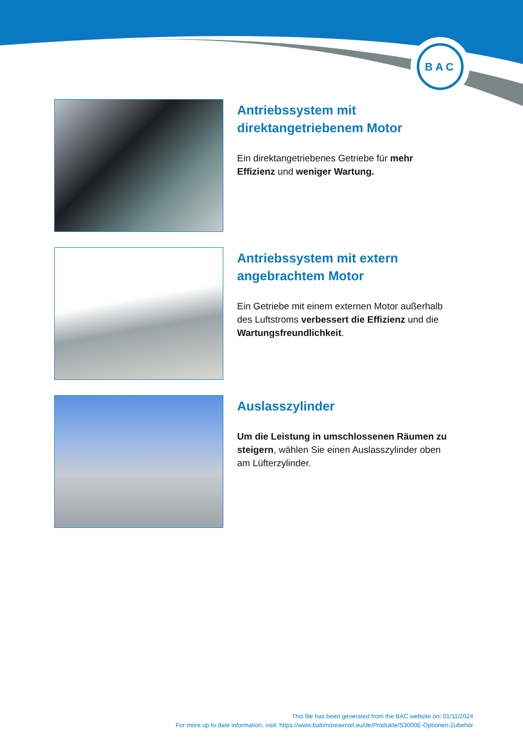B A C
Antriebssystem mit direktangetriebenem Motor
Ein direktangetriebenes Getriebe für mehr Effizienz und weniger Wartung.
Antriebssystem mit extern angebrachtem Motor
Ein Getriebe mit einem externen Motor außerhalb des Luftstroms verbessert die Effizienz und die Wartungsfreundlichkeit.
Auslasszylinder
Um die Leistung in umschlossenen Räumen zu steigern, wählen Sie einen Auslasszylinder oben am Lüfterzylinder.
This file has been generated from the BAC website on: 01/11/2024
For more up to date information, visit: https://www.baltimoreaircoil.eu/de/Produkte/S3000E-Optionen-Zubehör